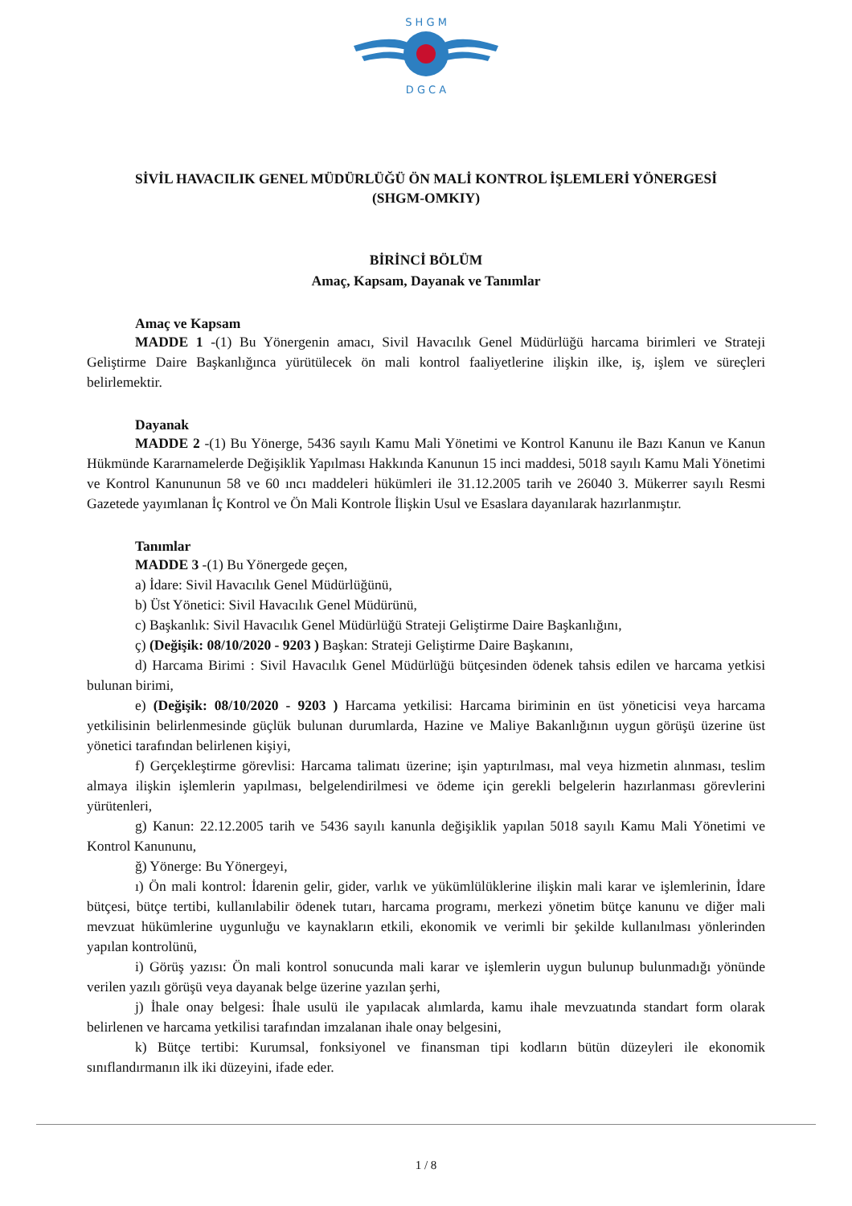S H G M
D G C A
SİVİL HAVACILIK GENEL MÜDÜRLÜĞÜ ÖN MALİ KONTROL İŞLEMLERİ YÖNERGESİ
(SHGM-OMKIY)
BİRİNCİ BÖLÜM
Amaç, Kapsam, Dayanak ve Tanımlar
Amaç ve Kapsam
MADDE 1 -(1) Bu Yönergenin amacı, Sivil Havacılık Genel Müdürlüğü harcama birimleri ve Strateji Geliştirme Daire Başkanlığınca yürütülecek ön mali kontrol faaliyetlerine ilişkin ilke, iş, işlem ve süreçleri belirlemektir.
Dayanak
MADDE 2 -(1) Bu Yönerge, 5436 sayılı Kamu Mali Yönetimi ve Kontrol Kanunu ile Bazı Kanun ve Kanun Hükmünde Kararnamelerde Değişiklik Yapılması Hakkında Kanunun 15 inci maddesi, 5018 sayılı Kamu Mali Yönetimi ve Kontrol Kanununun 58 ve 60 ıncı maddeleri hükümleri ile 31.12.2005 tarih ve 26040 3. Mükerrer sayılı Resmi Gazetede yayımlanan İç Kontrol ve Ön Mali Kontrole İlişkin Usul ve Esaslara dayanılarak hazırlanmıştır.
Tanımlar
MADDE 3 -(1) Bu Yönergede geçen,
a) İdare: Sivil Havacılık Genel Müdürlüğünü,
b) Üst Yönetici: Sivil Havacılık Genel Müdürünü,
c) Başkanlık: Sivil Havacılık Genel Müdürlüğü Strateji Geliştirme Daire Başkanlığını,
ç) (Değişik: 08/10/2020 - 9203 ) Başkan: Strateji Geliştirme Daire Başkanını,
d) Harcama Birimi : Sivil Havacılık Genel Müdürlüğü bütçesinden ödenek tahsis edilen ve harcama yetkisi bulunan birimi,
e) (Değişik: 08/10/2020 - 9203 ) Harcama yetkilisi: Harcama biriminin en üst yöneticisi veya harcama yetkilisinin belirlenmesinde güçlük bulunan durumlarda, Hazine ve Maliye Bakanlığının uygun görüşü üzerine üst yönetici tarafından belirlenen kişiyi,
f) Gerçekleştirme görevlisi: Harcama talimatı üzerine; işin yaptırılması, mal veya hizmetin alınması, teslim almaya ilişkin işlemlerin yapılması, belgelendirilmesi ve ödeme için gerekli belgelerin hazırlanması görevlerini yürütenleri,
g) Kanun: 22.12.2005 tarih ve 5436 sayılı kanunla değişiklik yapılan 5018 sayılı Kamu Mali Yönetimi ve Kontrol Kanununu,
ğ) Yönerge: Bu Yönergeyi,
ı) Ön mali kontrol: İdarenin gelir, gider, varlık ve yükümlülüklerine ilişkin mali karar ve işlemlerinin, İdare bütçesi, bütçe tertibi, kullanılabilir ödenek tutarı, harcama programı, merkezi yönetim bütçe kanunu ve diğer mali mevzuat hükümlerine uygunluğu ve kaynakların etkili, ekonomik ve verimli bir şekilde kullanılması yönlerinden yapılan kontrolünü,
i) Görüş yazısı: Ön mali kontrol sonucunda mali karar ve işlemlerin uygun bulunup bulunmadığı yönünde verilen yazılı görüşü veya dayanak belge üzerine yazılan şerhi,
j) İhale onay belgesi: İhale usulü ile yapılacak alımlarda, kamu ihale mevzuatında standart form olarak belirlenen ve harcama yetkilisi tarafından imzalanan ihale onay belgesini,
k) Bütçe tertibi: Kurumsal, fonksiyonel ve finansman tipi kodların bütün düzeyleri ile ekonomik sınıflandırmanın ilk iki düzeyini, ifade eder.
1 / 8